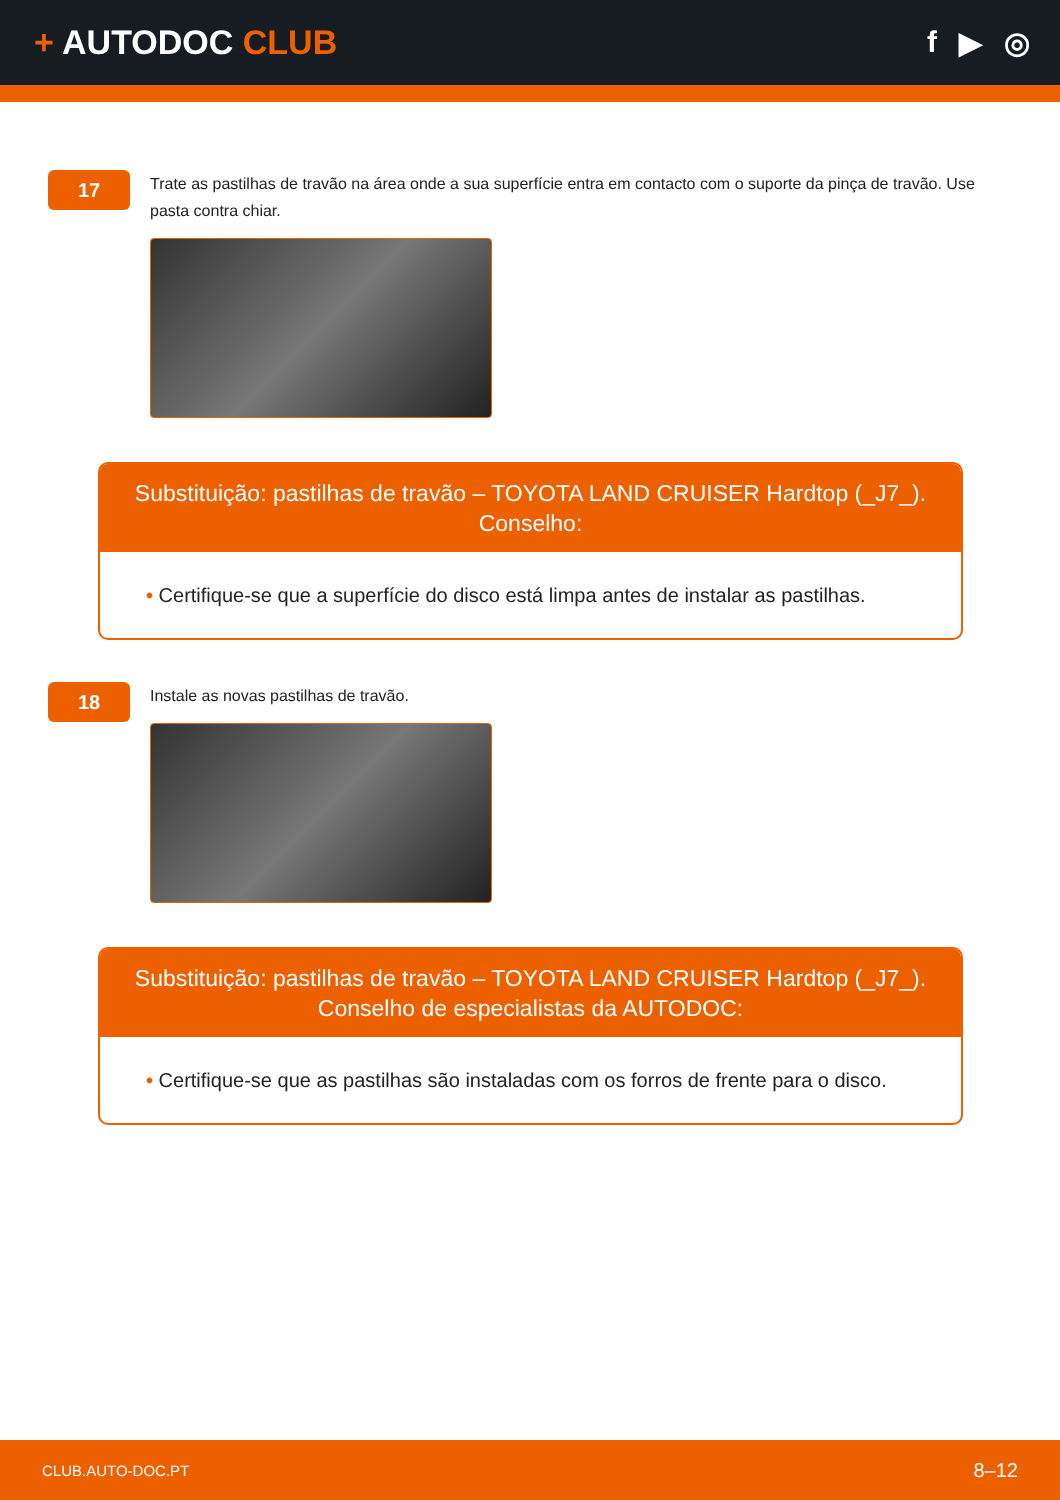+ AUTODOC CLUB f ▶ ◎
17
Trate as pastilhas de travão na área onde a sua superfície entra em contacto com o suporte da pinça de travão. Use pasta contra chiar.
Substituição: pastilhas de travão – TOYOTA LAND CRUISER Hardtop (_J7_).
Conselho:
• Certifique-se que a superfície do disco está limpa antes de instalar as pastilhas.
18
Instale as novas pastilhas de travão.
Substituição: pastilhas de travão – TOYOTA LAND CRUISER Hardtop (_J7_).
Conselho de especialistas da AUTODOC:
• Certifique-se que as pastilhas são instaladas com os forros de frente para o disco.
CLUB.AUTO-DOC.PT 8–12